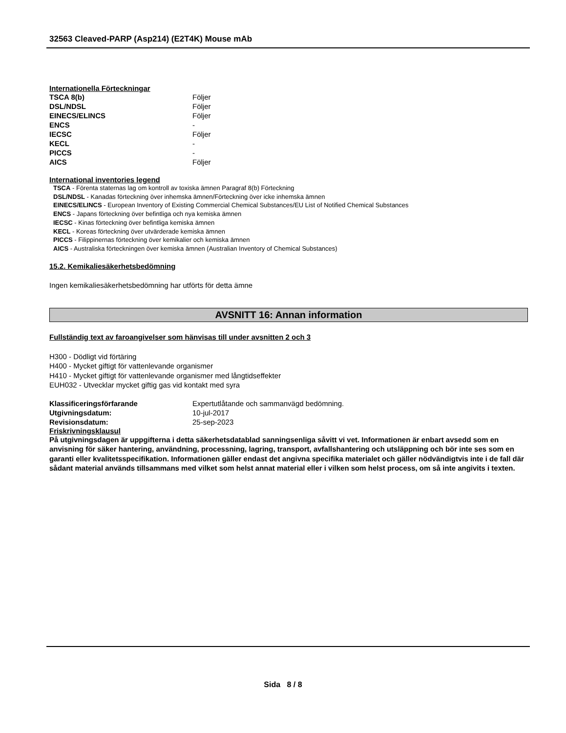32563 Cleaved-PARP (Asp214) (E2T4K) Mouse mAb
Internationella Förteckningar
| TSCA 8(b) | Följer |
| DSL/NDSL | Följer |
| EINECS/ELINCS | Följer |
| ENCS | - |
| IECSC | Följer |
| KECL | - |
| PICCS | - |
| AICS | Följer |
International inventories legend
TSCA - Förenta staternas lag om kontroll av toxiska ämnen Paragraf 8(b) Förteckning
DSL/NDSL - Kanadas förteckning över inhemska ämnen/Förteckning över icke inhemska ämnen
EINECS/ELINCS - European Inventory of Existing Commercial Chemical Substances/EU List of Notified Chemical Substances
ENCS - Japans förteckning över befintliga och nya kemiska ämnen
IECSC - Kinas förteckning över befintliga kemiska ämnen
KECL - Koreas förteckning över utvärderade kemiska ämnen
PICCS - Filippinernas förteckning över kemikalier och kemiska ämnen
AICS - Australiska förteckningen över kemiska ämnen (Australian Inventory of Chemical Substances)
15.2. Kemikaliesäkerhetsbedömning
Ingen kemikaliesäkerhetsbedömning har utförts för detta ämne
AVSNITT 16: Annan information
Fullständig text av faroangivelser som hänvisas till under avsnitten 2 och 3
H300 - Dödligt vid förtäring
H400 - Mycket giftigt för vattenlevande organismer
H410 - Mycket giftigt för vattenlevande organismer med långtidseffekter
EUH032 - Utvecklar mycket giftig gas vid kontakt med syra
| Klassificeringsförfarande | Expertutlåtande och sammanvägd bedömning. |
| Utgivningsdatum: | 10-jul-2017 |
| Revisionsdatum: | 25-sep-2023 |
Friskrivningsklausul
På utgivningsdagen är uppgifterna i detta säkerhetsdatablad sanningsenliga såvitt vi vet. Informationen är enbart avsedd som en anvisning för säker hantering, användning, processning, lagring, transport, avfallshantering och utsläppning och bör inte ses som en garanti eller kvalitetsspecifikation. Informationen gäller endast det angivna specifika materialet och gäller nödvändigtvis inte i de fall där sådant material används tillsammans med vilket som helst annat material eller i vilken som helst process, om så inte angivits i texten.
Sida 8 / 8